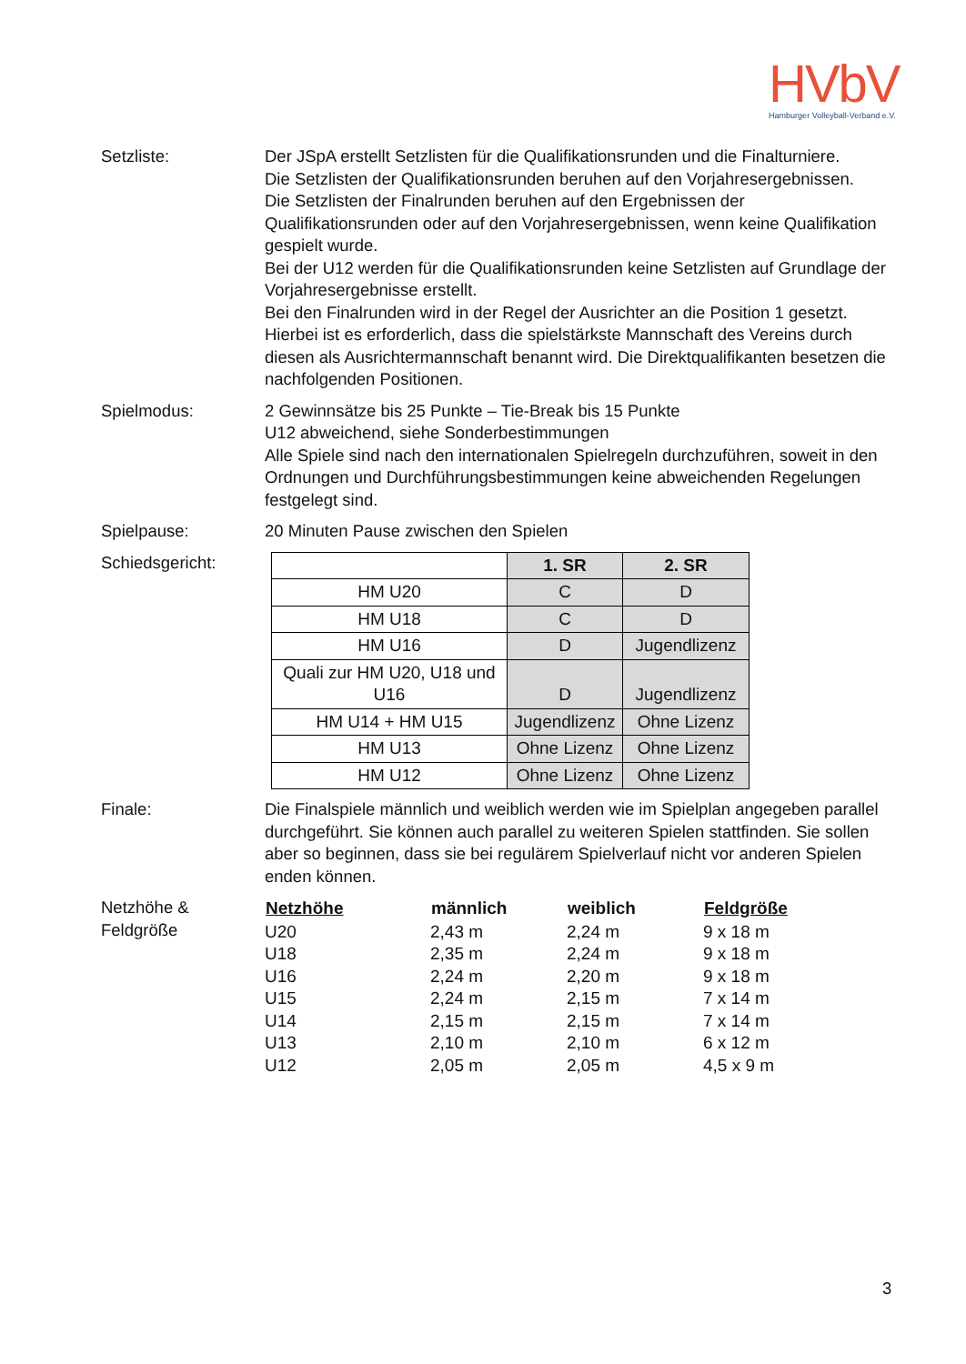HVbV
Hamburger Volleyball-Verband e.V.
Setzliste: Der JSpA erstellt Setzlisten für die Qualifikationsrunden und die Finalturniere.
Die Setzlisten der Qualifikationsrunden beruhen auf den Vorjahresergebnissen.
Die Setzlisten der Finalrunden beruhen auf den Ergebnissen der Qualifikationsrunden oder auf den Vorjahresergebnissen, wenn keine Qualifikation gespielt wurde.
Bei der U12 werden für die Qualifikationsrunden keine Setzlisten auf Grundlage der Vorjahresergebnisse erstellt.
Bei den Finalrunden wird in der Regel der Ausrichter an die Position 1 gesetzt. Hierbei ist es erforderlich, dass die spielstärkste Mannschaft des Vereins durch diesen als Ausrichtermannschaft benannt wird. Die Direktqualifikanten besetzen die nachfolgenden Positionen.
Spielmodus: 2 Gewinnsätze bis 25 Punkte – Tie-Break bis 15 Punkte
U12 abweichend, siehe Sonderbestimmungen
Alle Spiele sind nach den internationalen Spielregeln durchzuführen, soweit in den Ordnungen und Durchführungsbestimmungen keine abweichenden Regelungen festgelegt sind.
Spielpause: 20 Minuten Pause zwischen den Spielen
Schiedsgericht:
| | 1. SR | 2. SR |
| --- | --- | --- |
| HM U20 | C | D |
| HM U18 | C | D |
| HM U16 | D | Jugendlizenz |
| Quali zur HM U20, U18 und U16 | D | Jugendlizenz |
| HM U14 + HM U15 | Jugendlizenz | Ohne Lizenz |
| HM U13 | Ohne Lizenz | Ohne Lizenz |
| HM U12 | Ohne Lizenz | Ohne Lizenz |
Finale: Die Finalspiele männlich und weiblich werden wie im Spielplan angegeben parallel durchgeführt. Sie können auch parallel zu weiteren Spielen stattfinden. Sie sollen aber so beginnen, dass sie bei regulärem Spielverlauf nicht vor anderen Spielen enden können.
Netzhöhe &
Feldgröße
| Netzhöhe | männlich | weiblich | Feldgröße |
| --- | --- | --- | --- |
| U20 | 2,43 m | 2,24 m | 9 x 18 m |
| U18 | 2,35 m | 2,24 m | 9 x 18 m |
| U16 | 2,24 m | 2,20 m | 9 x 18 m |
| U15 | 2,24 m | 2,15 m | 7 x 14 m |
| U14 | 2,15 m | 2,15 m | 7 x 14 m |
| U13 | 2,10 m | 2,10 m | 6 x 12 m |
| U12 | 2,05 m | 2,05 m | 4,5 x 9 m |
3